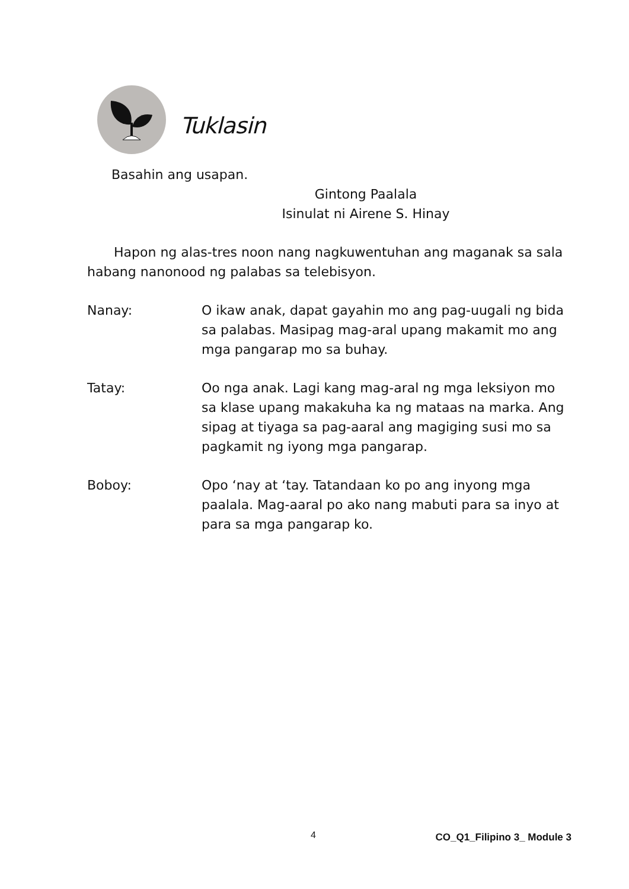Tuklasin
Basahin ang usapan.
Gintong Paalala
Isinulat ni Airene S. Hinay
Hapon ng alas-tres noon nang nagkuwentuhan ang maganak sa sala habang nanonood ng palabas sa telebisyon.
Nanay: O ikaw anak, dapat gayahin mo ang pag-uugali ng bida sa palabas. Masipag mag-aral upang makamit mo ang mga pangarap mo sa buhay.
Tatay: Oo nga anak. Lagi kang mag-aral ng mga leksiyon mo sa klase upang makakuha ka ng mataas na marka. Ang sipag at tiyaga sa pag-aaral ang magiging susi mo sa pagkamit ng iyong mga pangarap.
Boboy: Opo ‘nay at ‘tay. Tatandaan ko po ang inyong mga paalala. Mag-aaral po ako nang mabuti para sa inyo at para sa mga pangarap ko.
4 CO_Q1_Filipino 3_ Module 3